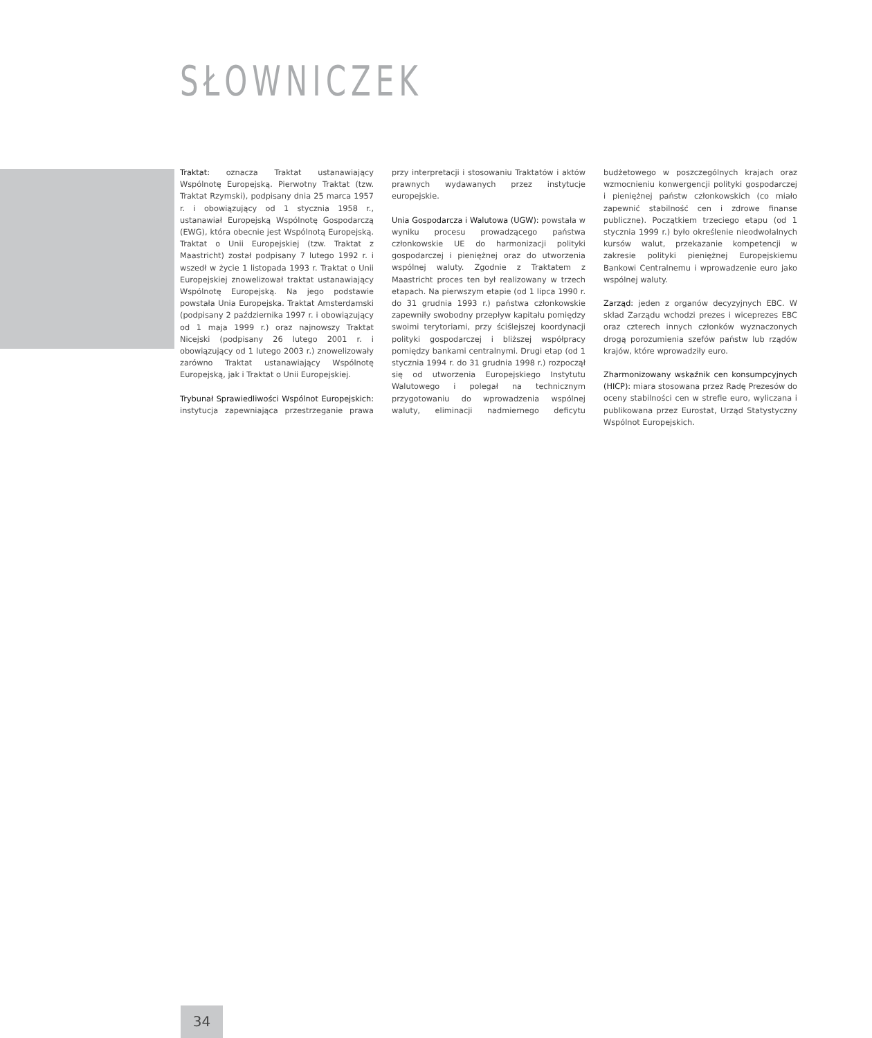SŁOWNICZEK
Traktat: oznacza Traktat ustanawiający Wspólnotę Europejską. Pierwotny Traktat (tzw. Traktat Rzymski), podpisany dnia 25 marca 1957 r. i obowiązujący od 1 stycznia 1958 r., ustanawiał Europejską Wspólnotę Gospodarczą (EWG), która obecnie jest Wspólnotą Europejską. Traktat o Unii Europejskiej (tzw. Traktat z Maastricht) został podpisany 7 lutego 1992 r. i wszedł w życie 1 listopada 1993 r. Traktat o Unii Europejskiej znowelizował traktat ustanawiający Wspólnotę Europejską. Na jego podstawie powstała Unia Europejska. Traktat Amsterdamski (podpisany 2 października 1997 r. i obowiązujący od 1 maja 1999 r.) oraz najnowszy Traktat Nicejski (podpisany 26 lutego 2001 r. i obowiązujący od 1 lutego 2003 r.) znowelizowały zarówno Traktat ustanawiający Wspólnotę Europejską, jak i Traktat o Unii Europejskiej.
Trybunał Sprawiedliwości Wspólnot Europejskich: instytucja zapewniająca przestrzeganie prawa przy interpretacji i stosowaniu Traktatów i aktów prawnych wydawanych przez instytucje europejskie.
Unia Gospodarcza i Walutowa (UGW): powstała w wyniku procesu prowadzącego państwa członkowskie UE do harmonizacji polityki gospodarczej i pieniężnej oraz do utworzenia wspólnej waluty. Zgodnie z Traktatem z Maastricht proces ten był realizowany w trzech etapach. Na pierwszym etapie (od 1 lipca 1990 r. do 31 grudnia 1993 r.) państwa członkowskie zapewniły swobodny przepływ kapitału pomiędzy swoimi terytoriami, przy ściślejszej koordynacji polityki gospodarczej i bliższej współpracy pomiędzy bankami centralnymi. Drugi etap (od 1 stycznia 1994 r. do 31 grudnia 1998 r.) rozpoczął się od utworzenia Europejskiego Instytutu Walutowego i polegał na technicznym przygotowaniu do wprowadzenia wspólnej waluty, eliminacji nadmiernego deficytu budżetowego w poszczególnych krajach oraz wzmocnieniu konwergencji polityki gospodarczej i pieniężnej państw członkowskich (co miało zapewnić stabilność cen i zdrowe finanse publiczne). Początkiem trzeciego etapu (od 1 stycznia 1999 r.) było określenie nieodwołalnych kursów walut, przekazanie kompetencji w zakresie polityki pieniężnej Europejskiemu Bankowi Centralnemu i wprowadzenie euro jako wspólnej waluty.
Zarząd: jeden z organów decyzyjnych EBC. W skład Zarządu wchodzi prezes i wiceprezes EBC oraz czterech innych członków wyznaczonych drogą porozumienia szefów państw lub rządów krajów, które wprowadziły euro.
Zharmonizowany wskaźnik cen konsumpcyjnych (HICP): miara stosowana przez Radę Prezesów do oceny stabilności cen w strefie euro, wyliczana i publikowana przez Eurostat, Urząd Statystyczny Wspólnot Europejskich.
34